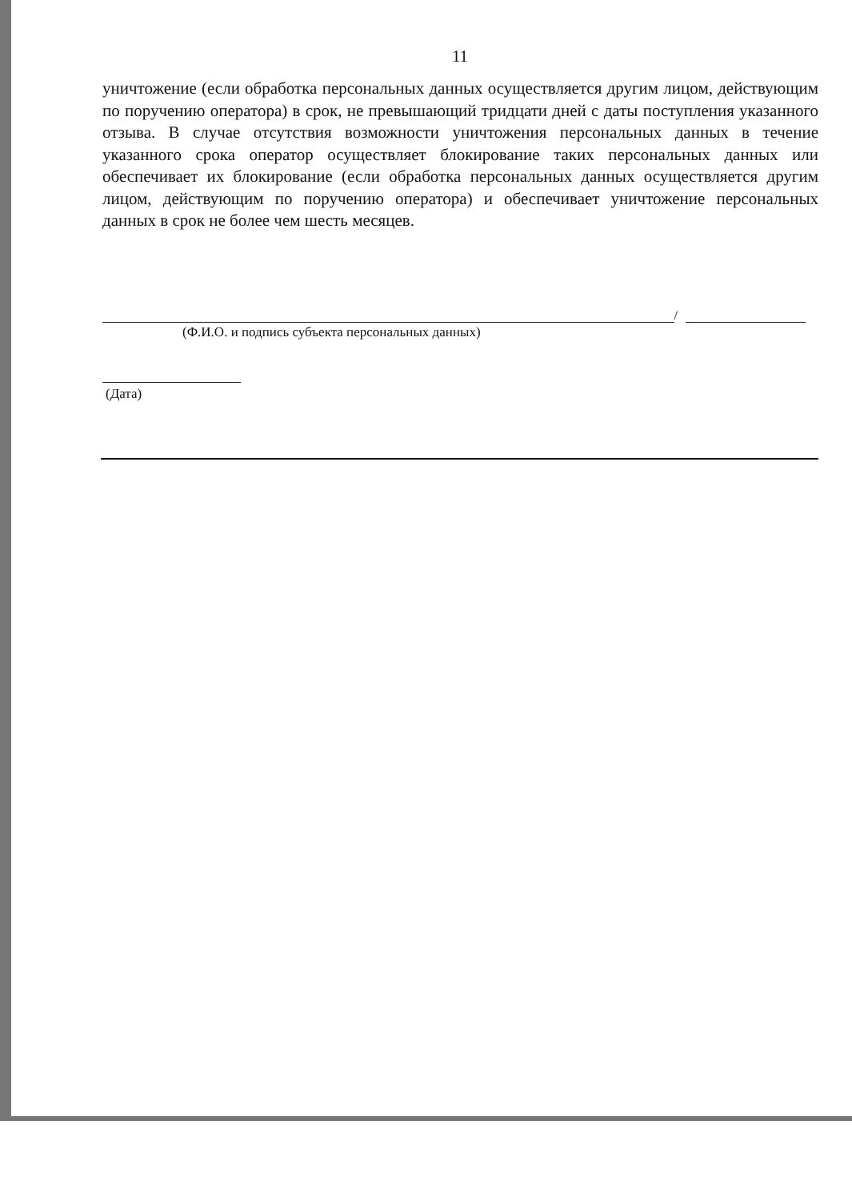11
уничтожение (если обработка персональных данных осуществляется другим лицом, действующим по поручению оператора) в срок, не превышающий тридцати дней с даты поступления указанного отзыва. В случае отсутствия возможности уничтожения персональных данных в течение указанного срока оператор осуществляет блокирование таких персональных данных или обеспечивает их блокирование (если обработка персональных данных осуществляется другим лицом, действующим по поручению оператора) и обеспечивает уничтожение персональных данных в срок не более чем шесть месяцев.
/
(Ф.И.О. и подпись субъекта персональных данных)
(Дата)